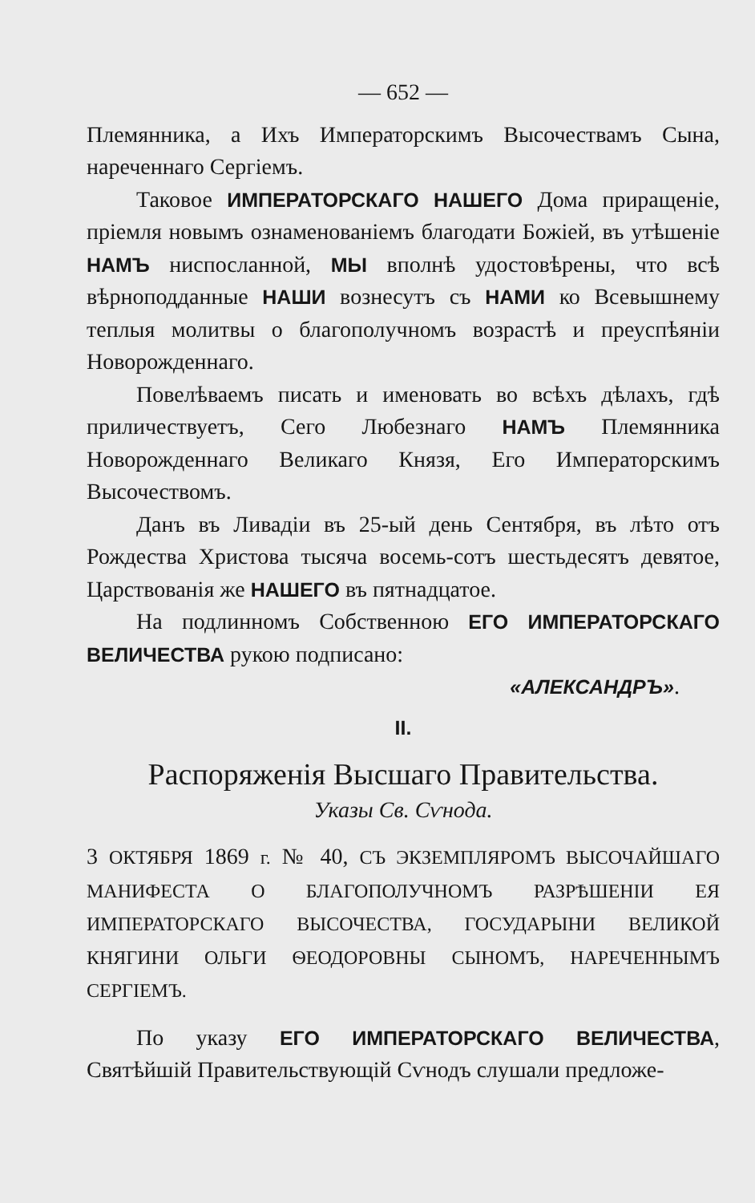— 652 —
Племянника, а Ихъ Императорскимъ Высочествамъ Сына, нареченнаго Сергіемъ.
Таковое ИМПЕРАТОРСКАГО НАШЕГО Дома приращеніе, пріемля новымъ ознаменованіемъ благодати Божіей, въ утѣшеніе НАМЪ ниспосланной, МЫ вполнѣ удостовѣрены, что всѣ вѣрноподданные НАШИ вознесутъ съ НАМИ ко Всевышнему теплыя молитвы о благополучномъ возрастѣ и преуспѣяніи Новорожденнаго.
Повелѣваемъ писать и именовать во всѣхъ дѣлахъ, гдѣ приличествуетъ, Сего Любезнаго НАМЪ Племянника Новорожденнаго Великаго Князя, Его Императорскимъ Высочествомъ.
Данъ въ Ливадіи въ 25-ый день Сентября, въ лѣто отъ Рождества Христова тысяча восемь-сотъ шестьдесятъ девятое, Царствованія же НАШЕГО въ пятнадцатое.
На подлинномъ Собственною ЕГО ИМПЕРАТОРСКАГО ВЕЛИЧЕСТВА рукою подписано:
«АЛЕКСАНДРЪ».
II.
Распоряженія Высшаго Правительства.
Указы Св. Сѵнода.
3 ОКТЯБРЯ 1869 г. № 40, СЪ ЭКЗЕМПЛЯРОМЪ ВЫСОЧАЙШАГО МАНИФЕСТА О БЛАГОПОЛУЧНОМЪ РАЗРѢШЕНІИ ЕЯ ИМПЕРАТОРСКАГО ВЫСОЧЕСТВА, ГОСУДАРЫНИ ВЕЛИКОЙ КНЯГИНИ ОЛЬГИ ѲЕОДОРОВНЫ СЫНОМЪ, НАРЕЧЕННЫМЪ СЕРГІЕМЪ.
По указу ЕГО ИМПЕРАТОРСКАГО ВЕЛИЧЕСТВА, Святѣйшій Правительствующій Сѵнодъ слушали предложе-